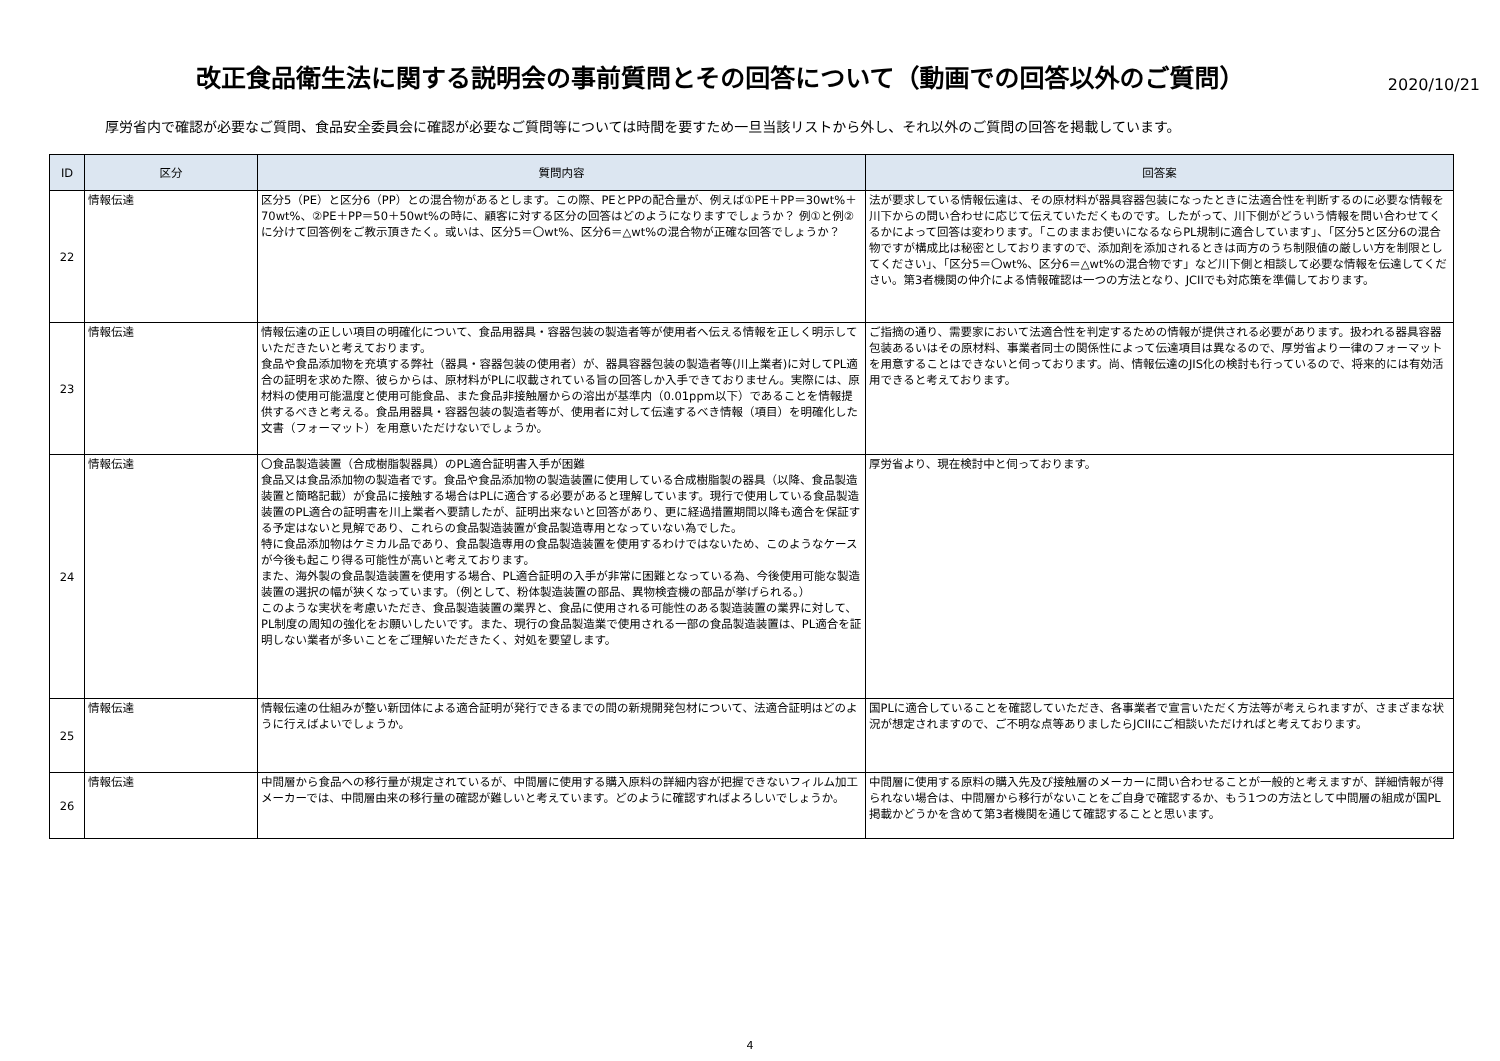改正食品衛生法に関する説明会の事前質問とその回答について（動画での回答以外のご質問）
2020/10/21
厚労省内で確認が必要なご質問、食品安全委員会に確認が必要なご質問等については時間を要すため一旦当該リストから外し、それ以外のご質問の回答を掲載しています。
| ID | 区分 | 質問内容 | 回答案 |
| --- | --- | --- | --- |
| 22 | 情報伝達 | 区分5（PE）と区分6（PP）との混合物があるとします。この際、PEとPPの配合量が、例えば①PE＋PP＝30wt%＋70wt%、②PE＋PP＝50＋50wt%の時に、顧客に対する区分の回答はどのようになりますでしょうか？ 例①と例②に分けて回答例をご教示頂きたく。或いは、区分5＝〇wt%、区分6＝△wt%の混合物が正確な回答でしょうか？ | 法が要求している情報伝達は、その原材料が器具容器包装になったときに法適合性を判断するのに必要な情報を川下からの問い合わせに応じて伝えていただくものです。したがって、川下側がどういう情報を問い合わせてくるかによって回答は変わります。「このままお使いになるならPL規制に適合しています」、「区分5と区分6の混合物ですが構成比は秘密としておりますので、添加剤を添加されるときは両方のうち制限値の厳しい方を制限としてください」、「区分5＝〇wt%、区分6＝△wt%の混合物です」など川下側と相談して必要な情報を伝達してください。第3者機関の仲介による情報確認は一つの方法となり、JCIIでも対応策を準備しております。 |
| 23 | 情報伝達 | 情報伝達の正しい項目の明確化について、食品用器具・容器包装の製造者等が使用者へ伝える情報を正しく明示していただきたいと考えております。 食品や食品添加物を充填する弊社（器具・容器包装の使用者）が、器具容器包装の製造者等(川上業者)に対してPL適合の証明を求めた際、彼らからは、原材料がPLに収載されている旨の回答しか入手できておりません。実際には、原材料の使用可能温度と使用可能食品、また食品非接触層からの溶出が基準内（0.01ppm以下）であることを情報提供するべきと考える。食品用器具・容器包装の製造者等が、使用者に対して伝達するべき情報（項目）を明確化した文書（フォーマット）を用意いただけないでしょうか。 | ご指摘の通り、需要家において法適合性を判定するための情報が提供される必要があります。扱われる器具容器包装あるいはその原材料、事業者同士の関係性によって伝達項目は異なるので、厚労省より一律のフォーマットを用意することはできないと伺っております。尚、情報伝達のJIS化の検討も行っているので、将来的には有効活用できると考えております。 |
| 24 | 情報伝達 | 〇食品製造装置（合成樹脂製器具）のPL適合証明書入手が困難 食品又は食品添加物の製造者です。食品や食品添加物の製造装置に使用している合成樹脂製の器具（以降、食品製造装置と簡略記載）が食品に接触する場合はPLに適合する必要があると理解しています。現行で使用している食品製造装置のPL適合の証明書を川上業者へ要請したが、証明出来ないと回答があり、更に経過措置期間以降も適合を保証する予定はないと見解であり、これらの食品製造装置が食品製造専用となっていない為でした。 特に食品添加物はケミカル品であり、食品製造専用の食品製造装置を使用するわけではないため、このようなケースが今後も起こり得る可能性が高いと考えております。 また、海外製の食品製造装置を使用する場合、PL適合証明の入手が非常に困難となっている為、今後使用可能な製造装置の選択の幅が狭くなっています。（例として、粉体製造装置の部品、異物検査機の部品が挙げられる。） このような実状を考慮いただき、食品製造装置の業界と、食品に使用される可能性のある製造装置の業界に対して、PL制度の周知の強化をお願いしたいです。また、現行の食品製造業で使用される一部の食品製造装置は、PL適合を証明しない業者が多いことをご理解いただきたく、対処を要望します。 | 厚労省より、現在検討中と伺っております。 |
| 25 | 情報伝達 | 情報伝達の仕組みが整い新団体による適合証明が発行できるまでの間の新規開発包材について、法適合証明はどのように行えばよいでしょうか。 | 国PLに適合していることを確認していただき、各事業者で宣言いただく方法等が考えられますが、さまざまな状況が想定されますので、ご不明な点等ありましたらJCIIにご相談いただければと考えております。 |
| 26 | 情報伝達 | 中間層から食品への移行量が規定されているが、中間層に使用する購入原料の詳細内容が把握できないフィルム加工メーカーでは、中間層由来の移行量の確認が難しいと考えています。どのように確認すればよろしいでしょうか。 | 中間層に使用する原料の購入先及び接触層のメーカーに問い合わせることが一般的と考えますが、詳細情報が得られない場合は、中間層から移行がないことをご自身で確認するか、もう1つの方法として中間層の組成が国PL掲載かどうかを含めて第3者機関を通じて確認することと思います。 |
4